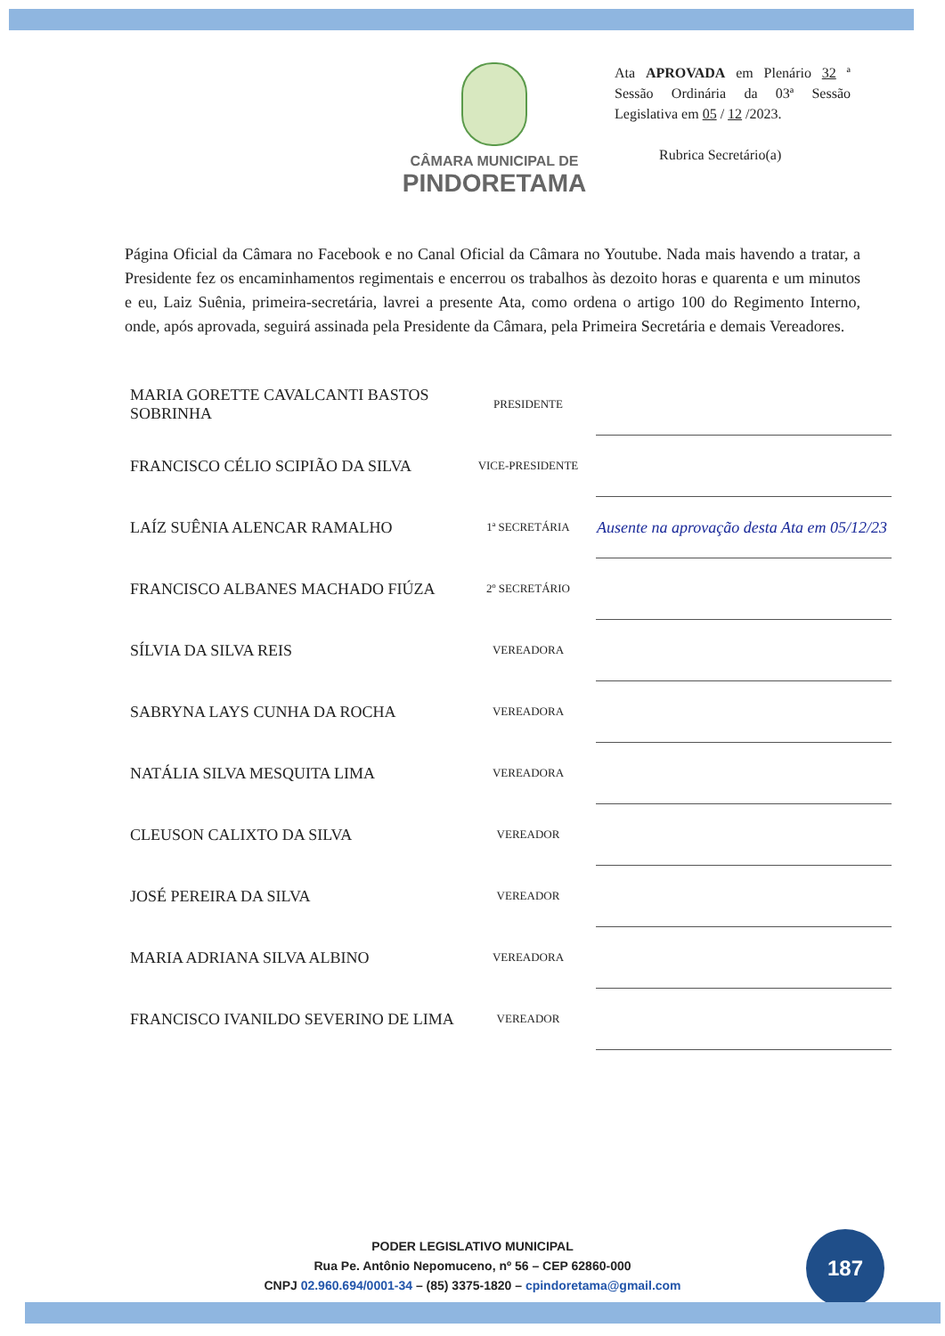CÂMARA MUNICIPAL DE
PINDORETAMA
Ata APROVADA em Plenário 32 ª Sessão Ordinária da 03ª Sessão Legislativa em 05 / 12 /2023.
Rubrica Secretário(a)
Página Oficial da Câmara no Facebook e no Canal Oficial da Câmara no Youtube. Nada mais havendo a tratar, a Presidente fez os encaminhamentos regimentais e encerrou os trabalhos às dezoito horas e quarenta e um minutos e eu, Laiz Suênia, primeira-secretária, lavrei a presente Ata, como ordena o artigo 100 do Regimento Interno, onde, após aprovada, seguirá assinada pela Presidente da Câmara, pela Primeira Secretária e demais Vereadores.
| MARIA GORETTE CAVALCANTI BASTOS SOBRINHA | PRESIDENTE | |
| FRANCISCO CÉLIO SCIPIÃO DA SILVA | VICE-PRESIDENTE | |
| LAÍZ SUÊNIA ALENCAR RAMALHO | 1ª SECRETÁRIA | Ausente na aprovação desta Ata em 05/12/23 |
| FRANCISCO ALBANES MACHADO FIÚZA | 2º SECRETÁRIO | |
| SÍLVIA DA SILVA REIS | VEREADORA | |
| SABRYNA LAYS CUNHA DA ROCHA | VEREADORA | |
| NATÁLIA SILVA MESQUITA LIMA | VEREADORA | |
| CLEUSON CALIXTO DA SILVA | VEREADOR | |
| JOSÉ PEREIRA DA SILVA | VEREADOR | |
| MARIA ADRIANA SILVA ALBINO | VEREADORA | |
| FRANCISCO IVANILDO SEVERINO DE LIMA | VEREADOR | |
PODER LEGISLATIVO MUNICIPAL
Rua Pe. Antônio Nepomuceno, nº 56 – CEP 62860-000
CNPJ 02.960.694/0001-34 – (85) 3375-1820 – cpindoretama@gmail.com
187